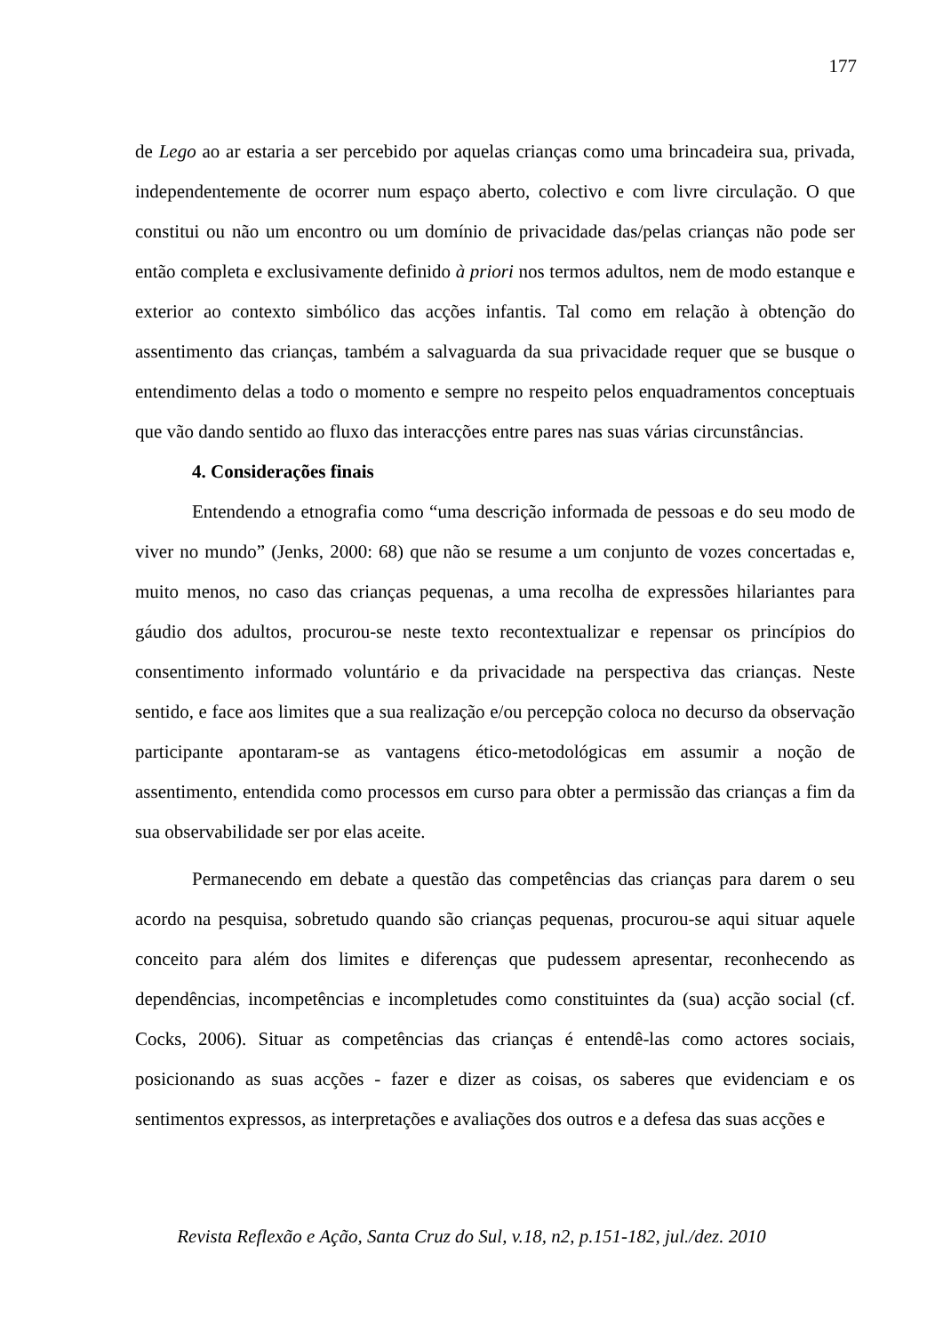177
de Lego ao ar estaria a ser percebido por aquelas crianças como uma brincadeira sua, privada, independentemente de ocorrer num espaço aberto, colectivo e com livre circulação. O que constitui ou não um encontro ou um domínio de privacidade das/pelas crianças não pode ser então completa e exclusivamente definido à priori nos termos adultos, nem de modo estanque e exterior ao contexto simbólico das acções infantis. Tal como em relação à obtenção do assentimento das crianças, também a salvaguarda da sua privacidade requer que se busque o entendimento delas a todo o momento e sempre no respeito pelos enquadramentos conceptuais que vão dando sentido ao fluxo das interacções entre pares nas suas várias circunstâncias.
4. Considerações finais
Entendendo a etnografia como “uma descrição informada de pessoas e do seu modo de viver no mundo” (Jenks, 2000: 68) que não se resume a um conjunto de vozes concertadas e, muito menos, no caso das crianças pequenas, a uma recolha de expressões hilariantes para gáudio dos adultos, procurou-se neste texto recontextualizar e repensar os princípios do consentimento informado voluntário e da privacidade na perspectiva das crianças. Neste sentido, e face aos limites que a sua realização e/ou percepção coloca no decurso da observação participante apontaram-se as vantagens ético-metodológicas em assumir a noção de assentimento, entendida como processos em curso para obter a permissão das crianças a fim da sua observabilidade ser por elas aceite.
Permanecendo em debate a questão das competências das crianças para darem o seu acordo na pesquisa, sobretudo quando são crianças pequenas, procurou-se aqui situar aquele conceito para além dos limites e diferenças que pudessem apresentar, reconhecendo as dependências, incompetências e incompletudes como constituintes da (sua) acção social (cf. Cocks, 2006). Situar as competências das crianças é entendê-las como actores sociais, posicionando as suas acções - fazer e dizer as coisas, os saberes que evidenciam e os sentimentos expressos, as interpretações e avaliações dos outros e a defesa das suas acções e
Revista Reflexão e Ação, Santa Cruz do Sul, v.18, n2, p.151-182, jul./dez. 2010